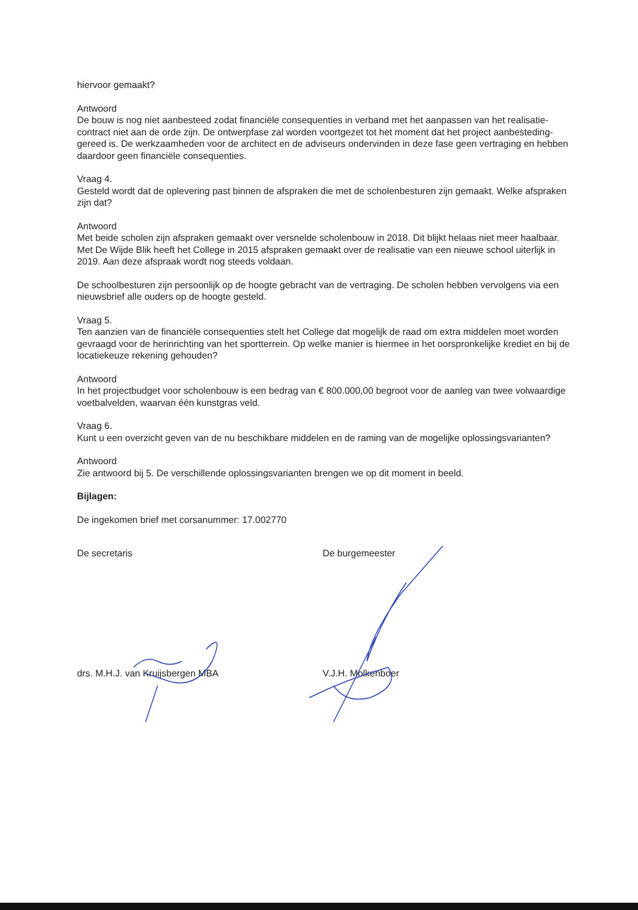hiervoor gemaakt?
Antwoord
De bouw is nog niet aanbesteed zodat financiële consequenties in verband met het aanpassen van het realisatie-contract niet aan de orde zijn. De ontwerpfase zal worden voortgezet tot het moment dat het project aanbesteding-gereed is. De werkzaamheden voor de architect en de adviseurs ondervinden in deze fase geen vertraging en hebben daardoor geen financiële consequenties.
Vraag 4.
Gesteld wordt dat de oplevering past binnen de afspraken die met de scholenbesturen zijn gemaakt. Welke afspraken zijn dat?
Antwoord
Met beide scholen zijn afspraken gemaakt over versnelde scholenbouw in 2018. Dit blijkt helaas niet meer haalbaar. Met De Wijde Blik heeft het College in 2015 afspraken gemaakt over de realisatie van een nieuwe school uiterlijk in 2019. Aan deze afspraak wordt nog steeds voldaan.
De schoolbesturen zijn persoonlijk op de hoogte gebracht van de vertraging. De scholen hebben vervolgens via een nieuwsbrief alle ouders op de hoogte gesteld.
Vraag 5.
Ten aanzien van de financiële consequenties stelt het College dat mogelijk de raad om extra middelen moet worden gevraagd voor de herinrichting van het sportterrein. Op welke manier is hiermee in het oorspronkelijke krediet en bij de locatiekeuze rekening gehouden?
Antwoord
In het projectbudget voor scholenbouw is een bedrag van € 800.000,00 begroot voor de aanleg van twee volwaardige voetbalvelden, waarvan één kunstgras veld.
Vraag 6.
Kunt u een overzicht geven van de nu beschikbare middelen en de raming van de mogelijke oplossingsvarianten?
Antwoord
Zie antwoord bij 5. De verschillende oplossingsvarianten brengen we op dit moment in beeld.
Bijlagen:
De ingekomen brief met corsanummer: 17.002770
De secretaris De burgemeester
drs. M.H.J. van Kruijsbergen MBA V.J.H. Molkenboer